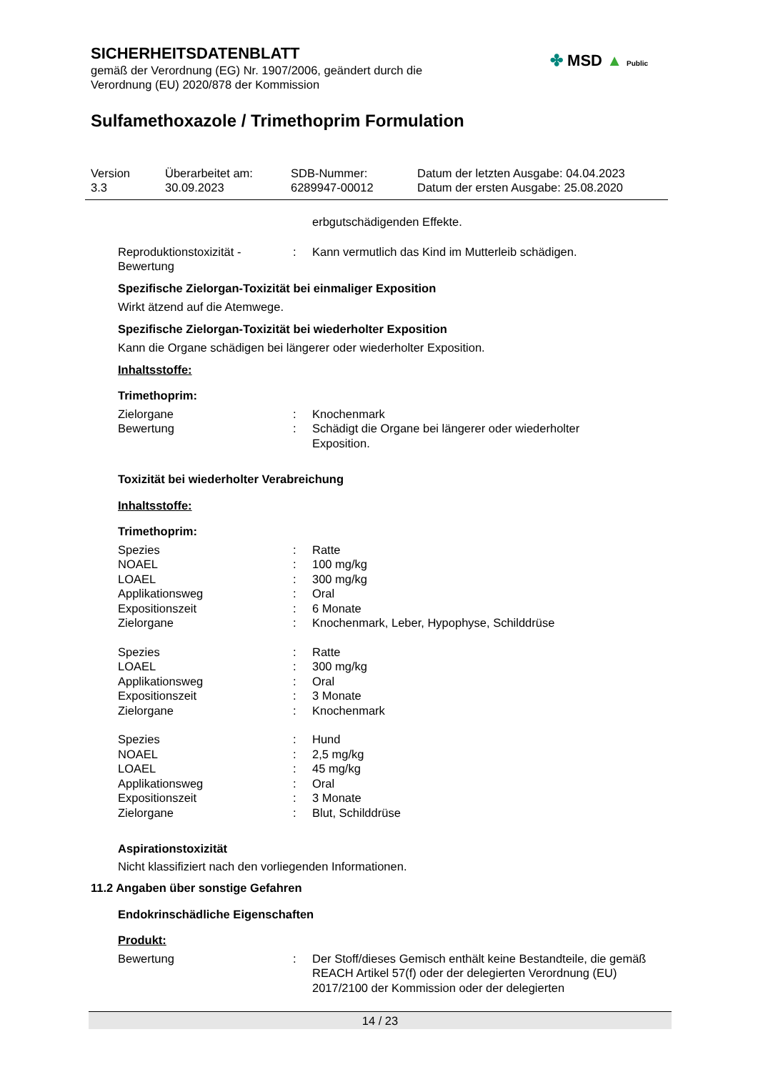SICHERHEITSDATENBLATT
gemäß der Verordnung (EG) Nr. 1907/2006, geändert durch die
Verordnung (EU) 2020/878 der Kommission
✤ MSD ▲ Public
Sulfamethoxazole / Trimethoprim Formulation
| Version 3.3 | Überarbeitet am: 30.09.2023 | SDB-Nummer: 6289947-00012 | Datum der letzten Ausgabe: 04.04.2023 Datum der ersten Ausgabe: 25.08.2020 |
erbgutschädigenden Effekte.
| Reproduktionstoxizität - Bewertung | : | Kann vermutlich das Kind im Mutterleib schädigen. |
Spezifische Zielorgan-Toxizität bei einmaliger Exposition
Wirkt ätzend auf die Atemwege.
Spezifische Zielorgan-Toxizität bei wiederholter Exposition
Kann die Organe schädigen bei längerer oder wiederholter Exposition.
Inhaltsstoffe:
Trimethoprim:
| Zielorgane | : | Knochenmark |
| Bewertung | : | Schädigt die Organe bei längerer oder wiederholter Exposition. |
Toxizität bei wiederholter Verabreichung
Inhaltsstoffe:
Trimethoprim:
| Spezies | : | Ratte |
| NOAEL | : | 100 mg/kg |
| LOAEL | : | 300 mg/kg |
| Applikationsweg | : | Oral |
| Expositionszeit | : | 6 Monate |
| Zielorgane | : | Knochenmark, Leber, Hypophyse, Schilddrüse |
| Spezies | : | Ratte |
| LOAEL | : | 300 mg/kg |
| Applikationsweg | : | Oral |
| Expositionszeit | : | 3 Monate |
| Zielorgane | : | Knochenmark |
| Spezies | : | Hund |
| NOAEL | : | 2,5 mg/kg |
| LOAEL | : | 45 mg/kg |
| Applikationsweg | : | Oral |
| Expositionszeit | : | 3 Monate |
| Zielorgane | : | Blut, Schilddrüse |
Aspirationstoxizität
Nicht klassifiziert nach den vorliegenden Informationen.
11.2 Angaben über sonstige Gefahren
Endokrinschädliche Eigenschaften
Produkt:
| Bewertung | : | Der Stoff/dieses Gemisch enthält keine Bestandteile, die gemäß REACH Artikel 57(f) oder der delegierten Verordnung (EU) 2017/2100 der Kommission oder der delegierten |
14 / 23